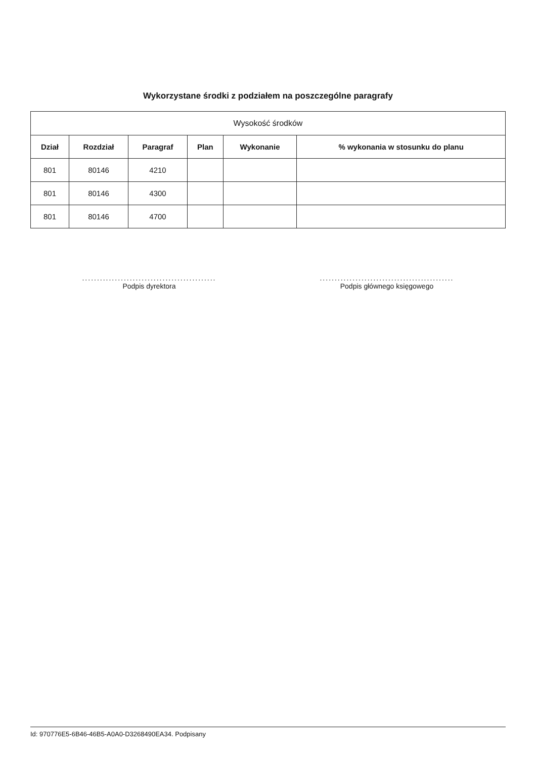Wykorzystane środki z podziałem na poszczególne paragrafy
| Wysokość środków | | | | | |
| --- | --- | --- | --- | --- | --- |
| Dział | Rozdział | Paragraf | Plan | Wykonanie | % wykonania w stosunku do planu |
| 801 | 80146 | 4210 | | | |
| 801 | 80146 | 4300 | | | |
| 801 | 80146 | 4700 | | | |
.............................................
Podpis dyrektora
.............................................
Podpis głównego księgowego
Id: 970776E5-6B46-46B5-A0A0-D3268490EA34. Podpisany